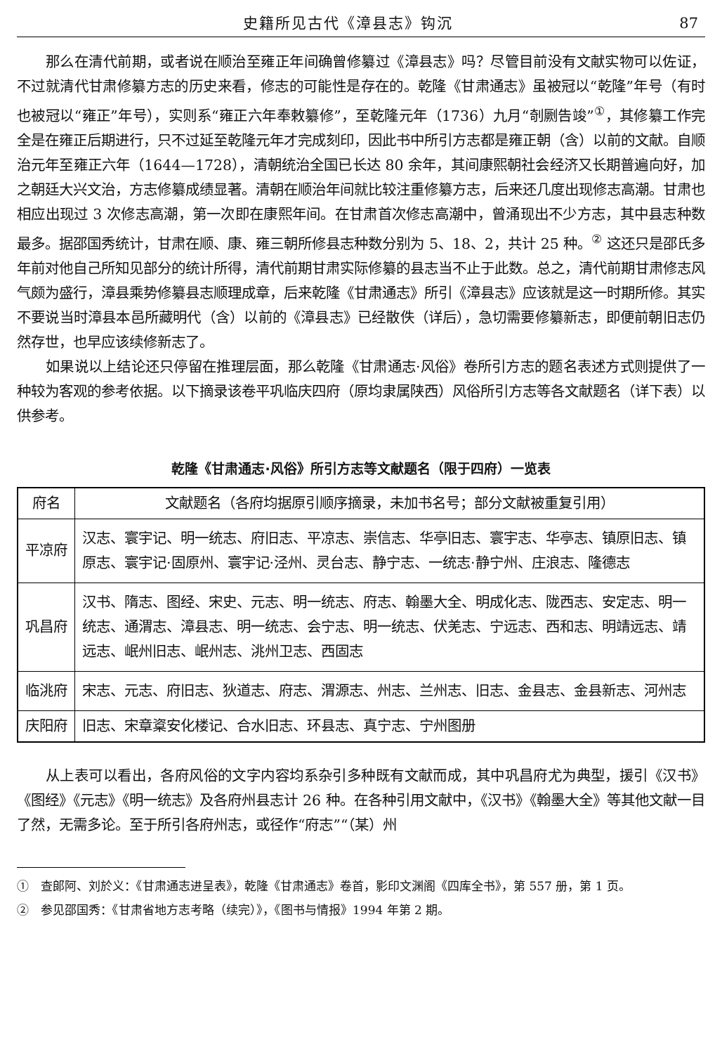史籍所见古代《漳县志》钩沉 87
那么在清代前期，或者说在顺治至雍正年间确曾修纂过《漳县志》吗？尽管目前没有文献实物可以佐证，不过就清代甘肃修纂方志的历史来看，修志的可能性是存在的。乾隆《甘肃通志》虽被冠以“乾隆”年号（有时也被冠以“雍正”年号），实则系“雍正六年奉敕纂修”，至乾隆元年（1736）九月“剞劂告竣”<sup>①</sup>，其修纂工作完全是在雍正后期进行，只不过延至乾隆元年才完成刻印，因此书中所引方志都是雍正朝（含）以前的文献。自顺治元年至雍正六年（1644—1728），清朝统治全国已长达 80 余年，其间康熙朝社会经济又长期普遍向好，加之朝廷大兴文治，方志修纂成绩显著。清朝在顺治年间就比较注重修纂方志，后来还几度出现修志高潮。甘肃也相应出现过 3 次修志高潮，第一次即在康熙年间。在甘肃首次修志高潮中，曾涌现出不少方志，其中县志种数最多。据邵国秀统计，甘肃在顺、康、雍三朝所修县志种数分别为 5、18、2，共计 25 种。<sup>②</sup> 这还只是邵氏多年前对他自己所知见部分的统计所得，清代前期甘肃实际修纂的县志当不止于此数。总之，清代前期甘肃修志风气颇为盛行，漳县乘势修纂县志顺理成章，后来乾隆《甘肃通志》所引《漳县志》应该就是这一时期所修。其实不要说当时漳县本邑所藏明代（含）以前的《漳县志》已经散佚（详后），急切需要修纂新志，即便前朝旧志仍然存世，也早应该续修新志了。
如果说以上结论还只停留在推理层面，那么乾隆《甘肃通志·风俗》卷所引方志的题名表述方式则提供了一种较为客观的参考依据。以下摘录该卷平巩临庆四府（原均隶属陕西）风俗所引方志等各文献题名（详下表）以供参考。
乾隆《甘肃通志·风俗》所引方志等文献题名（限于四府）一览表
| 府名 | 文献题名（各府均据原引顺序摘录，未加书名号；部分文献被重复引用） |
| --- | --- |
| 平凉府 | 汉志、寰宇记、明一统志、府旧志、平凉志、崇信志、华亭旧志、寰宇志、华亭志、镇原旧志、镇原志、寰宇记·固原州、寰宇记·泾州、灵台志、静宁志、一统志·静宁州、庄浪志、隆德志 |
| 巩昌府 | 汉书、隋志、图经、宋史、元志、明一统志、府志、翰墨大全、明成化志、陇西志、安定志、明一统志、通渭志、漳县志、明一统志、会宁志、明一统志、伏羌志、宁远志、西和志、明靖远志、靖远志、岷州旧志、岷州志、洮州卫志、西固志 |
| 临洮府 | 宋志、元志、府旧志、狄道志、府志、渭源志、州志、兰州志、旧志、金县志、金县新志、河州志 |
| 庆阳府 | 旧志、宋章楶安化楼记、合水旧志、环县志、真宁志、宁州图册 |
从上表可以看出，各府风俗的文字内容均系杂引多种既有文献而成，其中巩昌府尤为典型，援引《汉书》《图经》《元志》《明一统志》及各府州县志计 26 种。在各种引用文献中，《汉书》《翰墨大全》等其他文献一目了然，无需多论。至于所引各府州志，或径作“府志”“（某）州
①　查郎阿、刘於义：《甘肃通志进呈表》，乾隆《甘肃通志》卷首，影印文渊阁《四库全书》，第 557 册，第 1 页。
②　参见邵国秀：《甘肃省地方志考略（续完）》，《图书与情报》1994 年第 2 期。